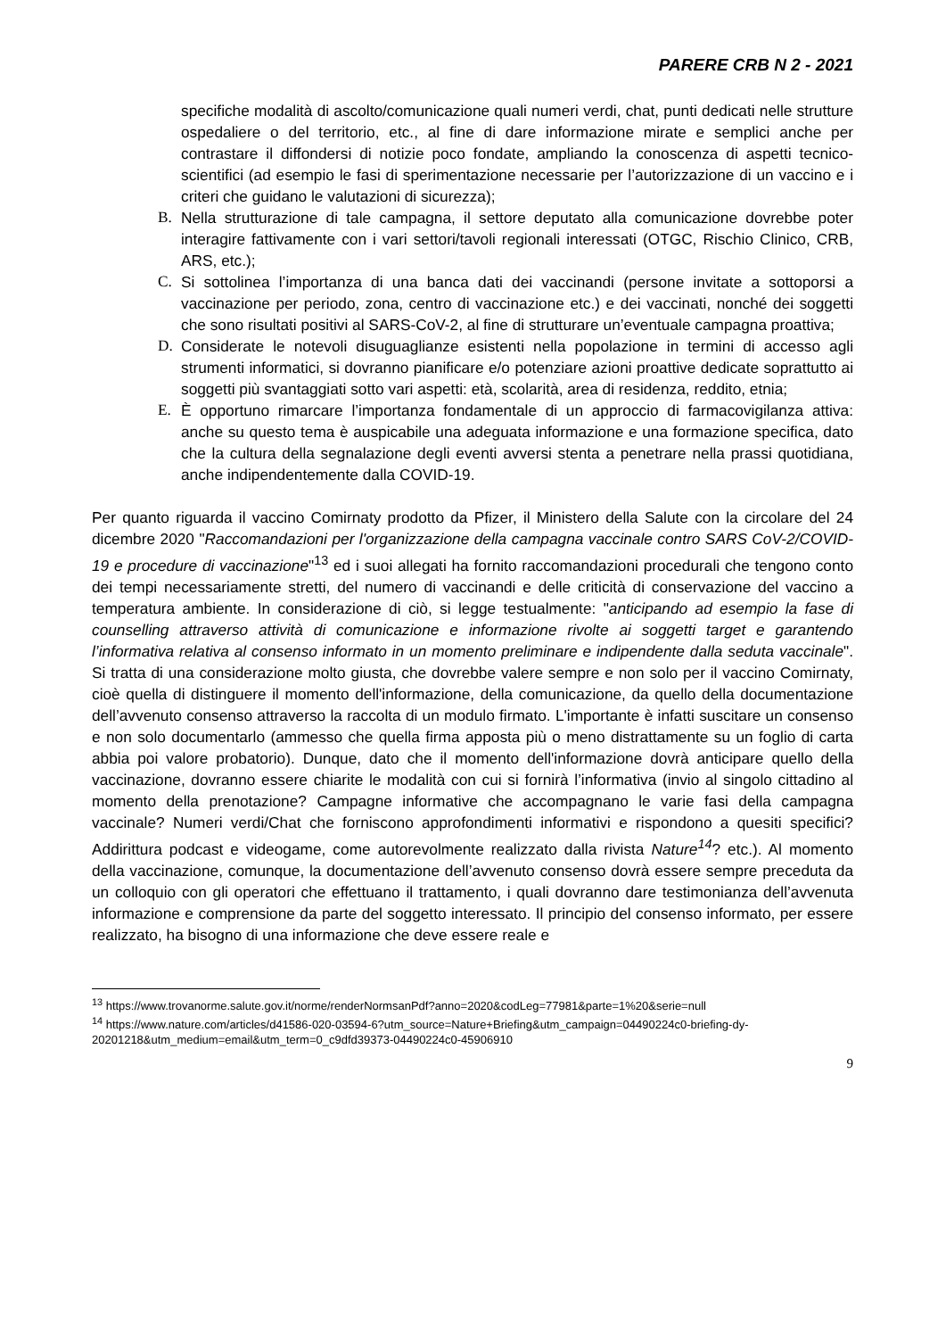PARERE CRB N 2 - 2021
specifiche modalità di ascolto/comunicazione quali numeri verdi, chat, punti dedicati nelle strutture ospedaliere o del territorio, etc., al fine di dare informazione mirate e semplici anche per contrastare il diffondersi di notizie poco fondate, ampliando la conoscenza di aspetti tecnico-scientifici (ad esempio le fasi di sperimentazione necessarie per l’autorizzazione di un vaccino e i criteri che guidano le valutazioni di sicurezza);
B. Nella strutturazione di tale campagna, il settore deputato alla comunicazione dovrebbe poter interagire fattivamente con i vari settori/tavoli regionali interessati (OTGC, Rischio Clinico, CRB, ARS, etc.);
C. Si sottolinea l’importanza di una banca dati dei vaccinandi (persone invitate a sottoporsi a vaccinazione per periodo, zona, centro di vaccinazione etc.) e dei vaccinati, nonché dei soggetti che sono risultati positivi al SARS-CoV-2, al fine di strutturare un’eventuale campagna proattiva;
D. Considerate le notevoli disuguaglianze esistenti nella popolazione in termini di accesso agli strumenti informatici, si dovranno pianificare e/o potenziare azioni proattive dedicate soprattutto ai soggetti più svantaggiati sotto vari aspetti: età, scolarità, area di residenza, reddito, etnia;
E. È opportuno rimarcare l’importanza fondamentale di un approccio di farmacovigilanza attiva: anche su questo tema è auspicabile una adeguata informazione e una formazione specifica, dato che la cultura della segnalazione degli eventi avversi stenta a penetrare nella prassi quotidiana, anche indipendentemente dalla COVID-19.
Per quanto riguarda il vaccino Comirnaty prodotto da Pfizer, il Ministero della Salute con la circolare del 24 dicembre 2020 "Raccomandazioni per l'organizzazione della campagna vaccinale contro SARS CoV-2/COVID-19 e procedure di vaccinazione"<sup>13</sup> ed i suoi allegati ha fornito raccomandazioni procedurali che tengono conto dei tempi necessariamente stretti, del numero di vaccinandi e delle criticità di conservazione del vaccino a temperatura ambiente. In considerazione di ciò, si legge testualmente: "anticipando ad esempio la fase di counselling attraverso attività di comunicazione e informazione rivolte ai soggetti target e garantendo l’informativa relativa al consenso informato in un momento preliminare e indipendente dalla seduta vaccinale". Si tratta di una considerazione molto giusta, che dovrebbe valere sempre e non solo per il vaccino Comirnaty, cioè quella di distinguere il momento dell'informazione, della comunicazione, da quello della documentazione dell’avvenuto consenso attraverso la raccolta di un modulo firmato. L'importante è infatti suscitare un consenso e non solo documentarlo (ammesso che quella firma apposta più o meno distrattamente su un foglio di carta abbia poi valore probatorio). Dunque, dato che il momento dell'informazione dovrà anticipare quello della vaccinazione, dovranno essere chiarite le modalità con cui si fornirà l’informativa (invio al singolo cittadino al momento della prenotazione? Campagne informative che accompagnano le varie fasi della campagna vaccinale? Numeri verdi/Chat che forniscono approfondimenti informativi e rispondono a quesiti specifici? Addirittura podcast e videogame, come autorevolmente realizzato dalla rivista Nature<sup>14</sup>? etc.). Al momento della vaccinazione, comunque, la documentazione dell’avvenuto consenso dovrà essere sempre preceduta da un colloquio con gli operatori che effettuano il trattamento, i quali dovranno dare testimonianza dell’avvenuta informazione e comprensione da parte del soggetto interessato. Il principio del consenso informato, per essere realizzato, ha bisogno di una informazione che deve essere reale e
<sup>13</sup> https://www.trovanorme.salute.gov.it/norme/renderNormsanPdf?anno=2020&codLeg=77981&parte=1%20&serie=null
<sup>14</sup> https://www.nature.com/articles/d41586-020-03594-6?utm_source=Nature+Briefing&utm_campaign=04490224c0-briefing-dy-20201218&utm_medium=email&utm_term=0_c9dfd39373-04490224c0-45906910
9